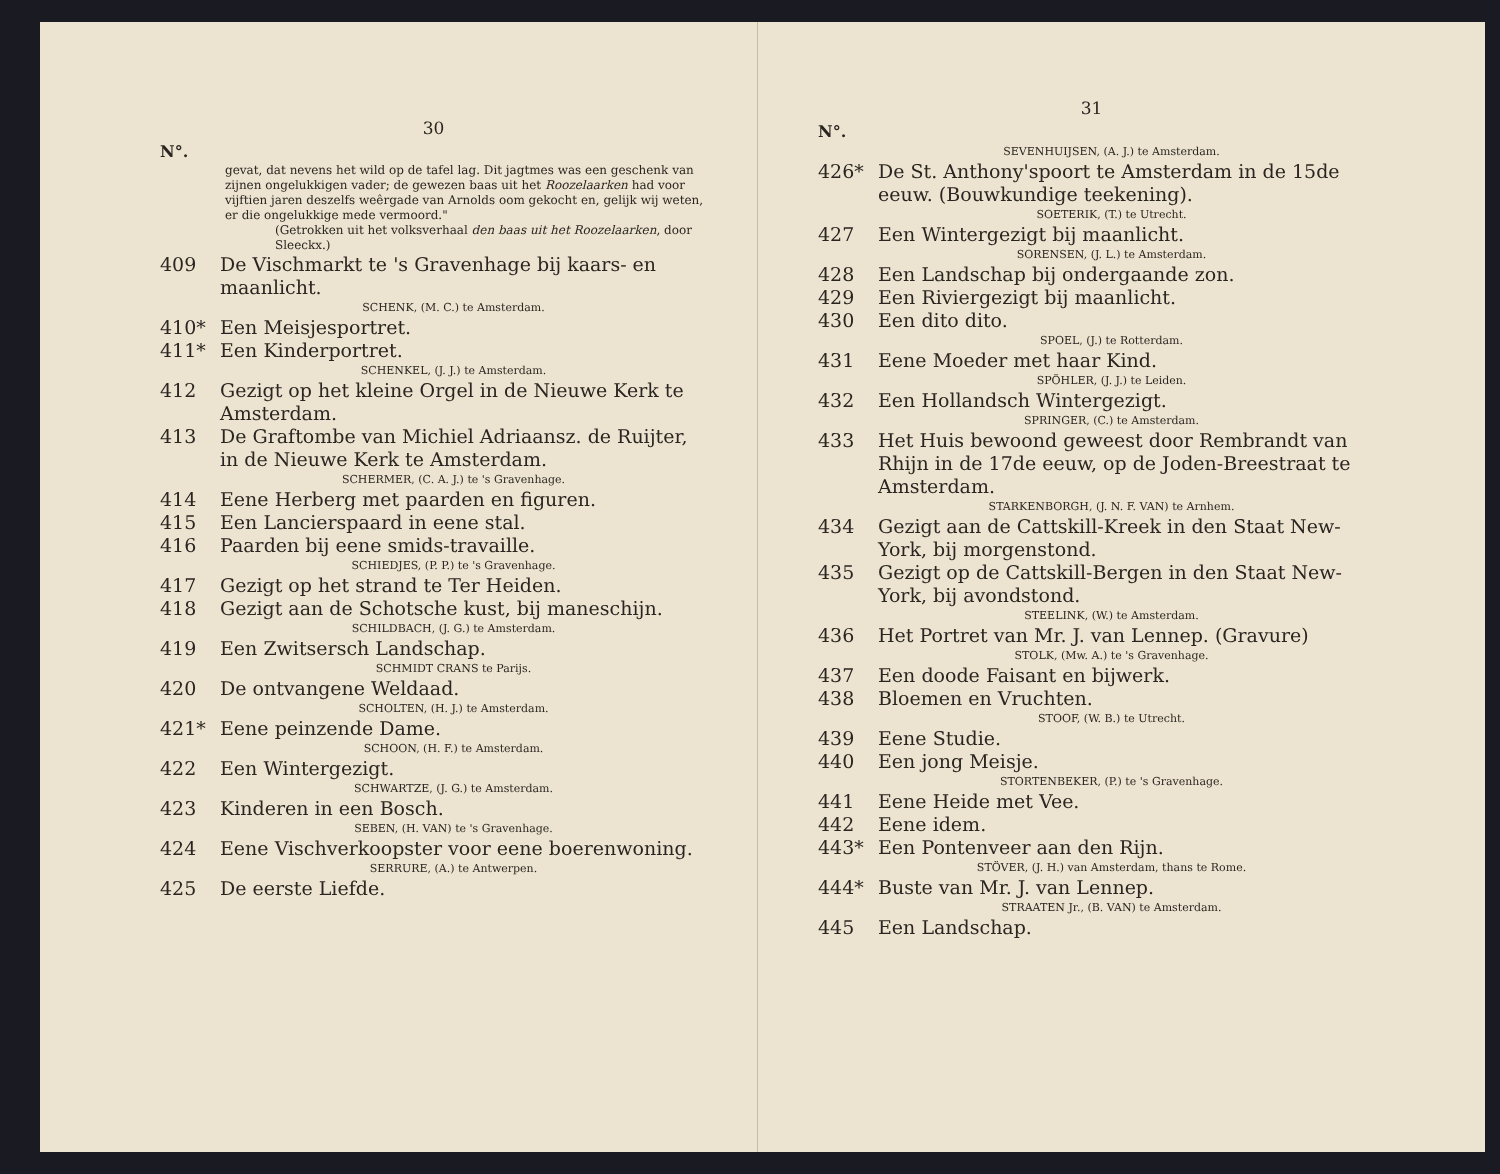30
N°.
gevat, dat nevens het wild op de tafel lag. Dit jagtmes was een geschenk van zijnen ongelukkigen vader; de gewezen baas uit het Roozelaarken had voor vijftien jaren deszelfs weêrgade van Arnolds oom gekocht en, gelijk wij weten, er die ongelukkige mede vermoord."
(Getrokken uit het volksverhaal den baas uit het Roozelaarken, door Sleeckx.)
409 De Vischmarkt te 's Gravenhage bij kaars- en maanlicht.
SCHENK, (M. C.) te Amsterdam.
410* Een Meisjesportret.
411* Een Kinderportret.
SCHENKEL, (J. J.) te Amsterdam.
412 Gezigt op het kleine Orgel in de Nieuwe Kerk te Amsterdam.
413 De Graftombe van Michiel Adriaansz. de Ruijter, in de Nieuwe Kerk te Amsterdam.
SCHERMER, (C. A. J.) te 's Gravenhage.
414 Eene Herberg met paarden en figuren.
415 Een Lancierspaard in eene stal.
416 Paarden bij eene smids-travaille.
SCHIEDJES, (P. P.) te 's Gravenhage.
417 Gezigt op het strand te Ter Heiden.
418 Gezigt aan de Schotsche kust, bij maneschijn.
SCHILDBACH, (J. G.) te Amsterdam.
419 Een Zwitsersch Landschap.
SCHMIDT CRANS te Parijs.
420 De ontvangene Weldaad.
SCHOLTEN, (H. J.) te Amsterdam.
421* Eene peinzende Dame.
SCHOON, (H. F.) te Amsterdam.
422 Een Wintergezigt.
SCHWARTZE, (J. G.) te Amsterdam.
423 Kinderen in een Bosch.
SEBEN, (H. VAN) te 's Gravenhage.
424 Eene Vischverkoopster voor eene boerenwoning.
SERRURE, (A.) te Antwerpen.
425 De eerste Liefde.
31
N°.
SEVENHUIJSEN, (A. J.) te Amsterdam.
426* De St. Anthony'spoort te Amsterdam in de 15de eeuw. (Bouwkundige teekening).
SOETERIK, (T.) te Utrecht.
427 Een Wintergezigt bij maanlicht.
SORENSEN, (J. L.) te Amsterdam.
428 Een Landschap bij ondergaande zon.
429 Een Riviergezigt bij maanlicht.
430 Een dito dito.
SPOEL, (J.) te Rotterdam.
431 Eene Moeder met haar Kind.
SPÖHLER, (J. J.) te Leiden.
432 Een Hollandsch Wintergezigt.
SPRINGER, (C.) te Amsterdam.
433 Het Huis bewoond geweest door Rembrandt van Rhijn in de 17de eeuw, op de Joden-Breestraat te Amsterdam.
STARKENBORGH, (J. N. F. VAN) te Arnhem.
434 Gezigt aan de Cattskill-Kreek in den Staat New-York, bij morgenstond.
435 Gezigt op de Cattskill-Bergen in den Staat New-York, bij avondstond.
STEELINK, (W.) te Amsterdam.
436 Het Portret van Mr. J. van Lennep. (Gravure)
STOLK, (Mw. A.) te 's Gravenhage.
437 Een doode Faisant en bijwerk.
438 Bloemen en Vruchten.
STOOF, (W. B.) te Utrecht.
439 Eene Studie.
440 Een jong Meisje.
STORTENBEKER, (P.) te 's Gravenhage.
441 Eene Heide met Vee.
442 Eene idem.
443* Een Pontenveer aan den Rijn.
STÖVER, (J. H.) van Amsterdam, thans te Rome.
444* Buste van Mr. J. van Lennep.
STRAATEN Jr., (B. VAN) te Amsterdam.
445 Een Landschap.